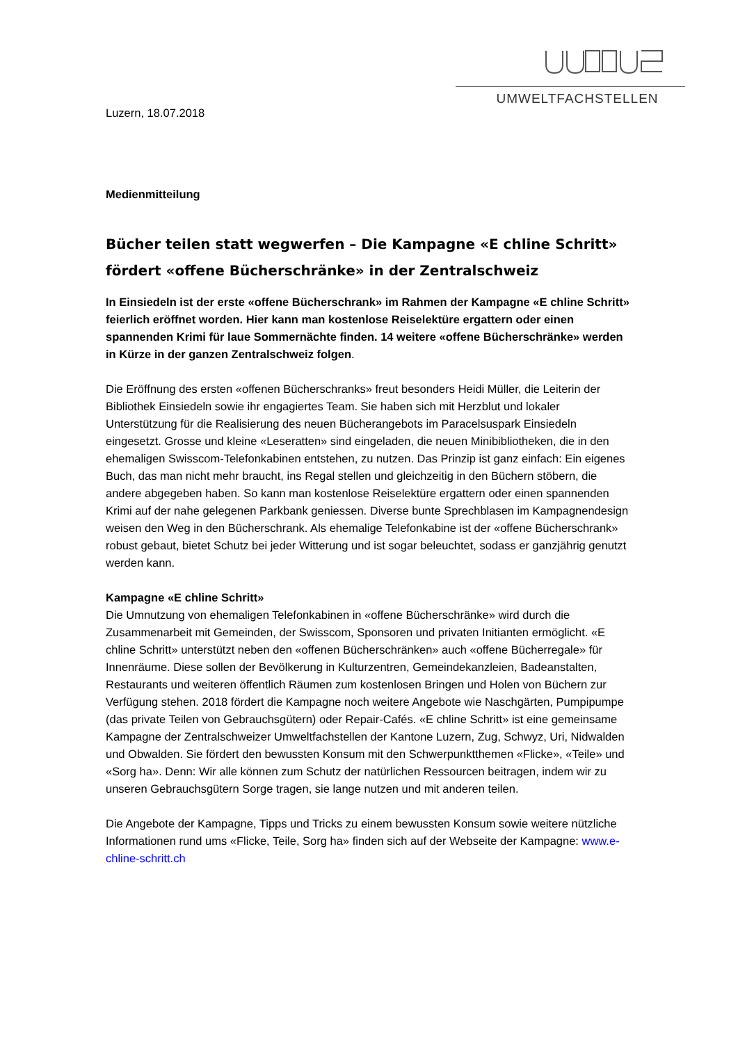UMWELTFACHSTELLEN
Luzern, 18.07.2018
Medienmitteilung
Bücher teilen statt wegwerfen – Die Kampagne «E chline Schritt» fördert «offene Bücherschränke» in der Zentralschweiz
In Einsiedeln ist der erste «offene Bücherschrank» im Rahmen der Kampagne «E chline Schritt» feierlich eröffnet worden. Hier kann man kostenlose Reiselektüre ergattern oder einen spannenden Krimi für laue Sommernächte finden. 14 weitere «offene Bücherschränke» werden in Kürze in der ganzen Zentralschweiz folgen.
Die Eröffnung des ersten «offenen Bücherschranks» freut besonders Heidi Müller, die Leiterin der Bibliothek Einsiedeln sowie ihr engagiertes Team. Sie haben sich mit Herzblut und lokaler Unterstützung für die Realisierung des neuen Bücherangebots im Paracelsuspark Einsiedeln eingesetzt. Grosse und kleine «Leseratten» sind eingeladen, die neuen Minibibliotheken, die in den ehemaligen Swisscom-Telefonkabinen entstehen, zu nutzen. Das Prinzip ist ganz einfach: Ein eigenes Buch, das man nicht mehr braucht, ins Regal stellen und gleichzeitig in den Büchern stöbern, die andere abgegeben haben. So kann man kostenlose Reiselektüre ergattern oder einen spannenden Krimi auf der nahe gelegenen Parkbank geniessen. Diverse bunte Sprechblasen im Kampagnendesign weisen den Weg in den Bücherschrank. Als ehemalige Telefonkabine ist der «offene Bücherschrank» robust gebaut, bietet Schutz bei jeder Witterung und ist sogar beleuchtet, sodass er ganzjährig genutzt werden kann.
Kampagne «E chline Schritt»
Die Umnutzung von ehemaligen Telefonkabinen in «offene Bücherschränke» wird durch die Zusammenarbeit mit Gemeinden, der Swisscom, Sponsoren und privaten Initianten ermöglicht. «E chline Schritt» unterstützt neben den «offenen Bücherschränken» auch «offene Bücherregale» für Innenräume. Diese sollen der Bevölkerung in Kulturzentren, Gemeindekanzleien, Badeanstalten, Restaurants und weiteren öffentlich Räumen zum kostenlosen Bringen und Holen von Büchern zur Verfügung stehen. 2018 fördert die Kampagne noch weitere Angebote wie Naschgärten, Pumpipumpe (das private Teilen von Gebrauchsgütern) oder Repair-Cafés. «E chline Schritt» ist eine gemeinsame Kampagne der Zentralschweizer Umweltfachstellen der Kantone Luzern, Zug, Schwyz, Uri, Nidwalden und Obwalden. Sie fördert den bewussten Konsum mit den Schwerpunktthemen «Flicke», «Teile» und «Sorg ha». Denn: Wir alle können zum Schutz der natürlichen Ressourcen beitragen, indem wir zu unseren Gebrauchsgütern Sorge tragen, sie lange nutzen und mit anderen teilen.
Die Angebote der Kampagne, Tipps und Tricks zu einem bewussten Konsum sowie weitere nützliche Informationen rund ums «Flicke, Teile, Sorg ha» finden sich auf der Webseite der Kampagne: www.e-chline-schritt.ch